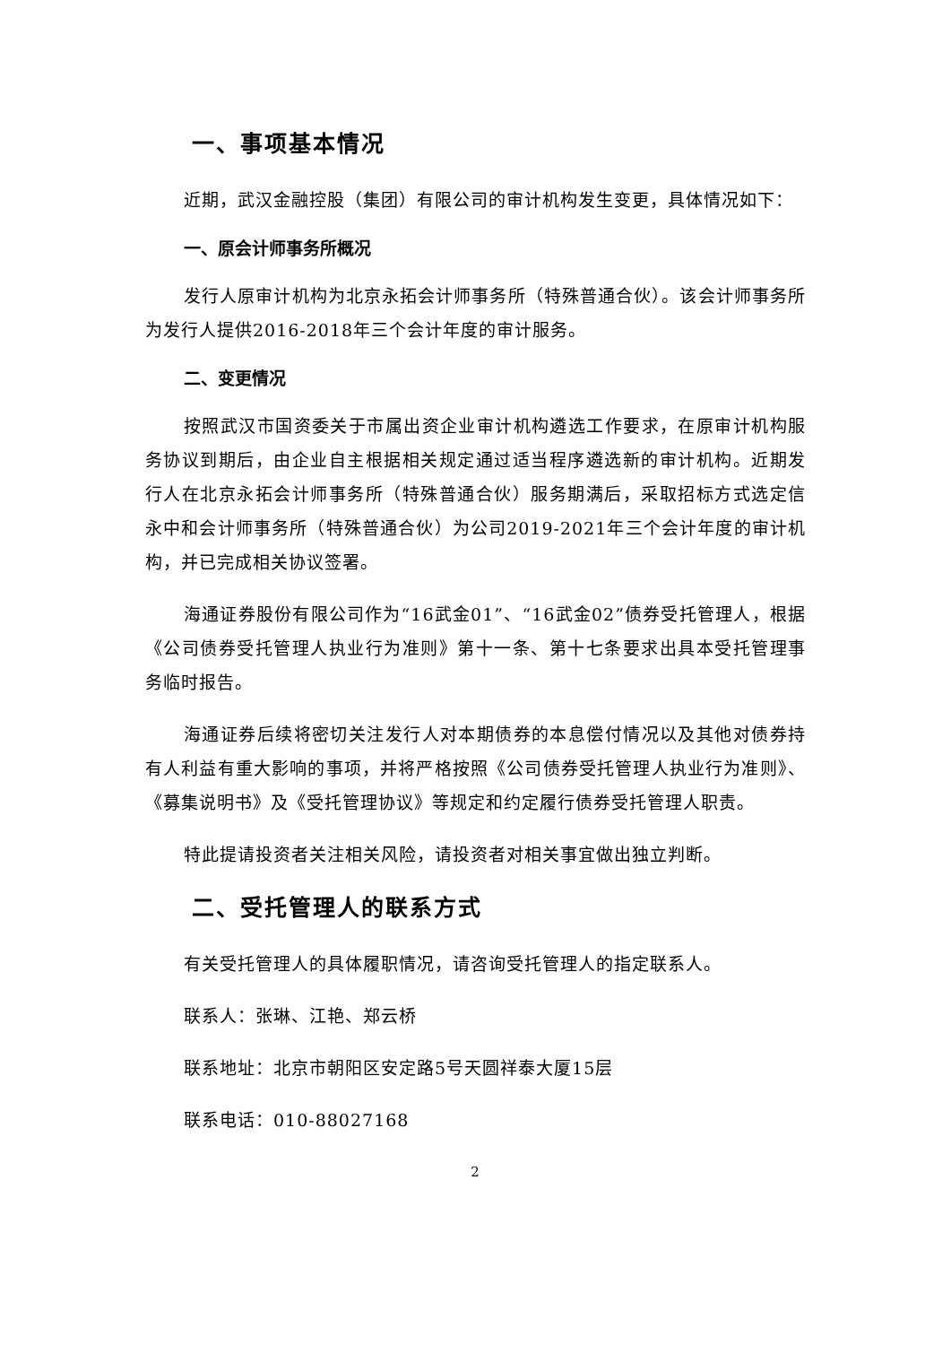一、事项基本情况
近期，武汉金融控股（集团）有限公司的审计机构发生变更，具体情况如下：
一、原会计师事务所概况
发行人原审计机构为北京永拓会计师事务所（特殊普通合伙）。该会计师事务所为发行人提供2016-2018年三个会计年度的审计服务。
二、变更情况
按照武汉市国资委关于市属出资企业审计机构遴选工作要求，在原审计机构服务协议到期后，由企业自主根据相关规定通过适当程序遴选新的审计机构。近期发行人在北京永拓会计师事务所（特殊普通合伙）服务期满后，采取招标方式选定信永中和会计师事务所（特殊普通合伙）为公司2019-2021年三个会计年度的审计机构，并已完成相关协议签署。
海通证券股份有限公司作为“16武金01”、“16武金02”债券受托管理人，根据《公司债券受托管理人执业行为准则》第十一条、第十七条要求出具本受托管理事务临时报告。
海通证券后续将密切关注发行人对本期债券的本息偿付情况以及其他对债券持有人利益有重大影响的事项，并将严格按照《公司债券受托管理人执业行为准则》、《募集说明书》及《受托管理协议》等规定和约定履行债券受托管理人职责。
特此提请投资者关注相关风险，请投资者对相关事宜做出独立判断。
二、受托管理人的联系方式
有关受托管理人的具体履职情况，请咨询受托管理人的指定联系人。
联系人：张琳、江艳、郑云桥
联系地址：北京市朝阳区安定路5号天圆祥泰大厦15层
联系电话：010-88027168
2